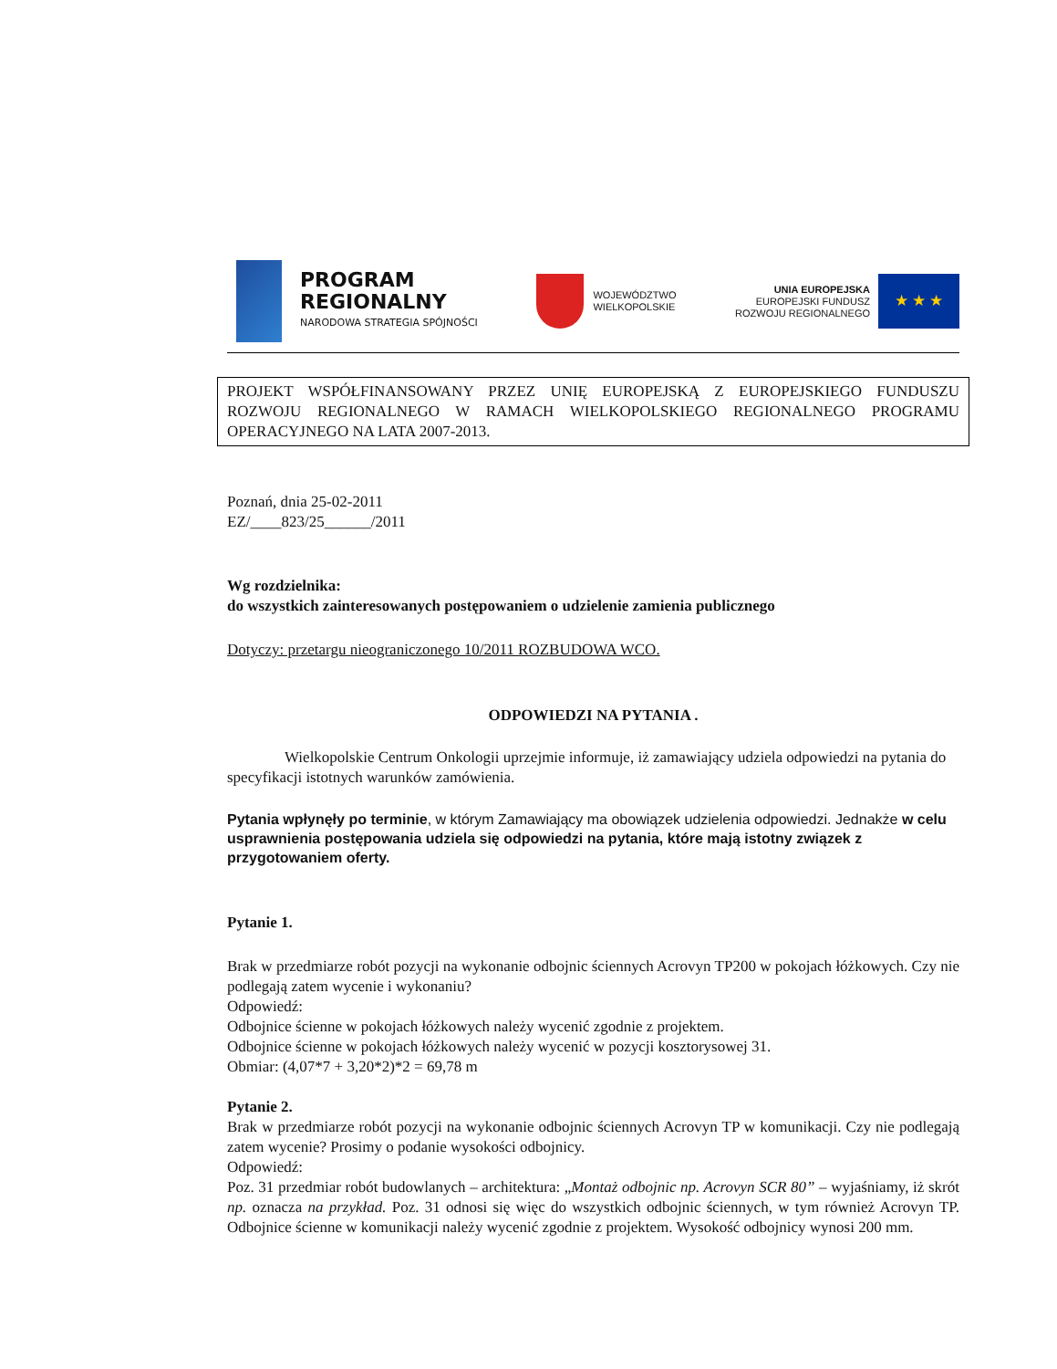PROGRAM
REGIONALNY
NARODOWA STRATEGIA SPÓJNOŚCI
WOJEWÓDZTWO
WIELKOPOLSKIE
UNIA EUROPEJSKA
EUROPEJSKI FUNDUSZ
ROZWOJU REGIONALNEGO
★ ★ ★
PROJEKT WSPÓŁFINANSOWANY PRZEZ UNIĘ EUROPEJSKĄ Z EUROPEJSKIEGO FUNDUSZU ROZWOJU REGIONALNEGO W RAMACH WIELKOPOLSKIEGO REGIONALNEGO PROGRAMU OPERACYJNEGO NA LATA 2007-2013.
Poznań, dnia 25-02-2011
EZ/____823/25______/2011
Wg rozdzielnika:
do wszystkich zainteresowanych postępowaniem o udzielenie zamienia publicznego
Dotyczy: przetargu nieograniczonego 10/2011 ROZBUDOWA WCO.
ODPOWIEDZI NA PYTANIA .
Wielkopolskie Centrum Onkologii uprzejmie informuje, iż zamawiający udziela odpowiedzi na pytania do specyfikacji istotnych warunków zamówienia.
Pytania wpłynęły po terminie, w którym Zamawiający ma obowiązek udzielenia odpowiedzi. Jednakże w celu usprawnienia postępowania udziela się odpowiedzi na pytania, które mają istotny związek z przygotowaniem oferty.
Pytanie 1.
Brak w przedmiarze robót pozycji na wykonanie odbojnic ściennych Acrovyn TP200 w pokojach łóżkowych. Czy nie podlegają zatem wycenie i wykonaniu?
Odpowiedź:
Odbojnice ścienne w pokojach łóżkowych należy wycenić zgodnie z projektem.
Odbojnice ścienne w pokojach łóżkowych należy wycenić w pozycji kosztorysowej 31.
Obmiar: (4,07*7 + 3,20*2)*2 = 69,78 m
Pytanie 2.
Brak w przedmiarze robót pozycji na wykonanie odbojnic ściennych Acrovyn TP w komunikacji. Czy nie podlegają zatem wycenie? Prosimy o podanie wysokości odbojnicy.
Odpowiedź:
Poz. 31 przedmiar robót budowlanych – architektura: „Montaż odbojnic np. Acrovyn SCR 80” – wyjaśniamy, iż skrót np. oznacza na przykład. Poz. 31 odnosi się więc do wszystkich odbojnic ściennych, w tym również Acrovyn TP. Odbojnice ścienne w komunikacji należy wycenić zgodnie z projektem. Wysokość odbojnicy wynosi 200 mm.